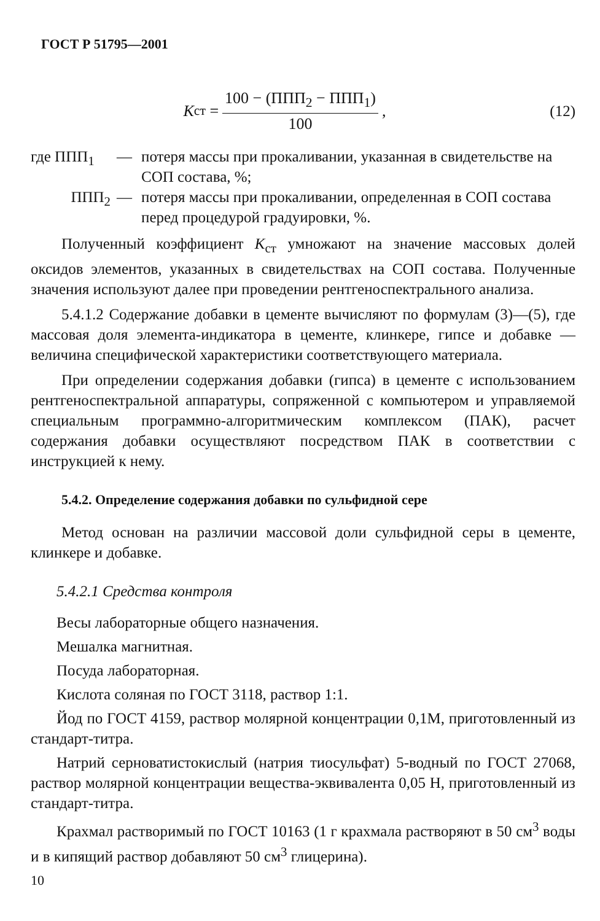ГОСТ Р 51795—2001
K<sub>ст</sub> = 100 − (ППП<sub>2</sub> − ППП<sub>1</sub>) 100, (12)
где ППП<sub>1</sub>
—
потеря массы при прокаливании, указанная в свидетельстве на СОП состава, %;
ППП<sub>2</sub>
—
потеря массы при прокаливании, определенная в СОП состава перед процедурой градуировки, %.
Полученный коэффициент K<sub>ст</sub> умножают на значение массовых долей оксидов элементов, указанных в свидетельствах на СОП состава. Полученные значения используют далее при проведении рентгеноспектрального анализа.
5.4.1.2 Содержание добавки в цементе вычисляют по формулам (3)—(5), где массовая доля элемента-индикатора в цементе, клинкере, гипсе и добавке — величина специфической характеристики соответствующего материала.
При определении содержания добавки (гипса) в цементе с использованием рентгеноспектральной аппаратуры, сопряженной с компьютером и управляемой специальным программно-алгоритмическим комплексом (ПАК), расчет содержания добавки осуществляют посредством ПАК в соответствии с инструкцией к нему.
5.4.2. Определение содержания добавки по сульфидной сере
Метод основан на различии массовой доли сульфидной серы в цементе, клинкере и добавке.
5.4.2.1 Средства контроля
Весы лабораторные общего назначения.
Мешалка магнитная.
Посуда лабораторная.
Кислота соляная по ГОСТ 3118, раствор 1:1.
Йод по ГОСТ 4159, раствор молярной концентрации 0,1М, приготовленный из стандарт-титра.
Натрий серноватистокислый (натрия тиосульфат) 5-водный по ГОСТ 27068, раствор молярной концентрации вещества-эквивалента 0,05 Н, приготовленный из стандарт-титра.
Крахмал растворимый по ГОСТ 10163 (1 г крахмала растворяют в 50 см<sup>3</sup> воды и в кипящий раствор добавляют 50 см<sup>3</sup> глицерина).
10